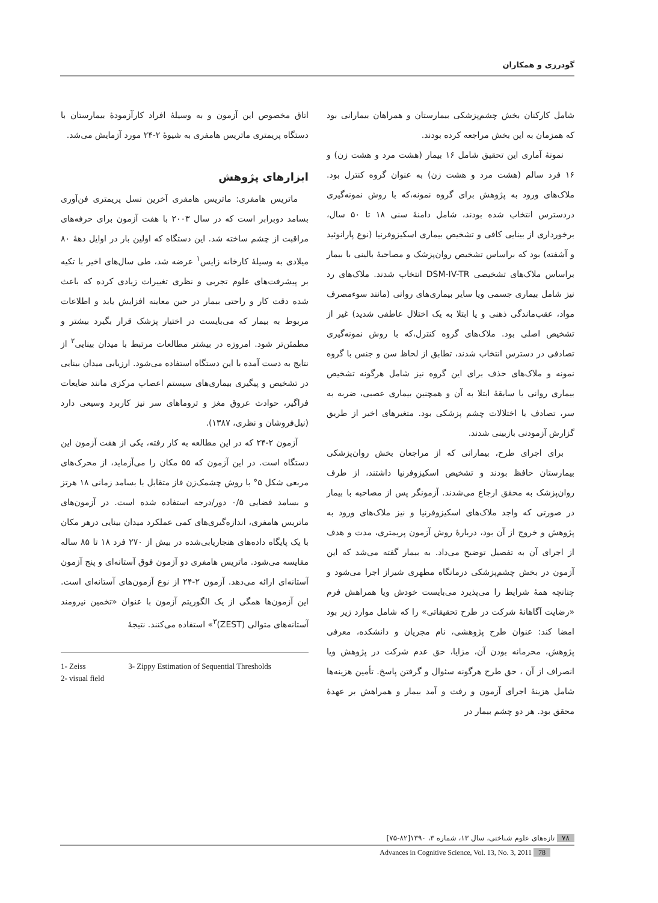گودرزی و همکاران
شامل کارکنان بخش چشم‌پزشکی بیمارستان و همراهان بیمارانی بود که همزمان به این بخش مراجعه کرده بودند.
نمونۀ آماری این تحقیق شامل ۱۶ بیمار (هشت مرد و هشت زن) و ۱۶ فرد سالم (هشت مرد و هشت زن) به عنوان گروه کنترل بود. ملاک‌های ورود به پژوهش برای گروه نمونه،که با روش نمونه‌گیری دردسترس انتخاب شده بودند، شامل دامنۀ سنی ۱۸ تا ۵۰ سال، برخورداری از بینایی کافی و تشخیص بیماری اسکیزوفرنیا (نوع پارانوئید و آشفته) بود که براساس تشخیص روان‌پزشک و مصاحبۀ بالینی با بیمار براساس ملاک‌های تشخیصی DSM-IV-TR انتخاب شدند. ملاک‌های رد نیز شامل بیماری جسمی ویا سایر بیماری‌های روانی (مانند سوءمصرف مواد، عقب‌ماندگی ذهنی و یا ابتلا به یک اختلال عاطفی شدید) غیر از تشخیص اصلی بود. ملاک‌های گروه کنترل،که با روش نمونه‌گیری تصادفی در دسترس انتخاب شدند، تطابق از لحاظ سن و جنس با گروه نمونه و ملاک‌های حذف برای این گروه نیز شامل هرگونه تشخیص بیماری روانی یا سابقۀ ابتلا به آن و همچنین بیماری عصبی، ضربه به سر، تصادف یا اختلالات چشم پزشکی بود. متغیرهای اخیر از طریق گزارش آزمودنی بازبینی شدند.
برای اجرای طرح، بیمارانی که از مراجعان بخش روان‌پزشکی بیمارستان حافظ بودند و تشخیص اسکیزوفرنیا داشتند، از طرف روان‌پزشک به محقق ارجاع می‌شدند. آزمونگر پس از مصاحبه با بیمار در صورتی که واجد ملاک‌های اسکیزوفرنیا و نیز ملاک‌های ورود به پژوهش و خروج از آن بود، دربارۀ روش آزمون پریمتری، مدت و هدف از اجرای آن به تفصیل توضیح می‌داد. به بیمار گفته می‌شد که این آزمون در بخش چشم‌پزشکی درمانگاه مطهری شیراز اجرا می‌شود و چنانچه همۀ شرایط را می‌پذیرد می‌بایست خودش ویا همراهش فرم «رضایت آگاهانۀ شرکت در طرح تحقیقاتی» را که شامل موارد زیر بود امضا کند: عنوان طرح پژوهشی، نام مجریان و دانشکده، معرفی پژوهش، محرمانه بودن آن، مزایا، حق عدم شرکت در پژوهش ویا انصراف از آن ، حق طرح هرگونه سئوال و گرفتن پاسخ. تأمین هزینه‌ها شامل هزینۀ اجرای آزمون و رفت و آمد بیمار و همراهش بر عهدۀ محقق بود. هر دو چشم بیمار در
اتاق مخصوص این آزمون و به وسیلۀ افراد کارآزمودۀ بیمارستان با دستگاه پریمتری ماتریس هامفری به شیوۀ ۲-۲۴ مورد آزمایش می‌شد.
ابزارهای پژوهش
ماتریس هامفری: ماتریس هامفری آخرین نسل پریمتری فن‌آوری بسامد دوبرابر است که در سال ۲۰۰۳ با هفت آزمون برای حرفه‌های مراقبت از چشم ساخته شد. این دستگاه که اولین بار در اوایل دهۀ ۸۰ میلادی به وسیلۀ کارخانه زایس<sup>۱</sup> عرضه شد، طی سال‌های اخیر با تکیه بر پیشرفت‌های علوم تجربی و نظری تغییرات زیادی کرده که باعث شده دقت کار و راحتی بیمار در حین معاینه افزایش یابد و اطلاعات مربوط به بیمار که می‌بایست در اختیار پزشک قرار بگیرد بیشتر و مطمئن‌تر شود. امروزه در بیشتر مطالعات مرتبط با میدان بینایی<sup>۲</sup> از نتایج به دست آمده با این دستگاه استفاده می‌شود. ارزیابی میدان بینایی در تشخیص و پیگیری بیماری‌های سیستم اعصاب مرکزی مانند ضایعات فراگیر، حوادث عروق مغز و تروماهای سر نیز کاربرد وسیعی دارد (نیل‌فروشان و نظری، ۱۳۸۷).
آزمون ۲-۲۴ که در این مطالعه به کار رفته، یکی از هفت آزمون این دستگاه است. در این آزمون که ۵۵ مکان را می‌آزماید، از محرک‌های مربعی شکل ۵° با روش چشمک‌زن فاز متقابل با بسامد زمانی ۱۸ هرتز و بسامد فضایی ۰/۵ دور/درجه استفاده شده است. در آزمون‌های ماتریس هامفری، اندازه‌گیری‌های کمی عملکرد میدان بینایی درهر مکان با یک پایگاه داده‌های هنجاریابی‌شده در بیش از ۲۷۰ فرد ۱۸ تا ۸۵ ساله مقایسه می‌شود. ماتریس هامفری دو آزمون فوق آستانه‌ای و پنج آزمون آستانه‌ای ارائه می‌دهد. آزمون ۲-۲۴ از نوع آزمون‌های آستانه‌ای است. این آزمون‌ها همگی از یک الگوریتم آزمون با عنوان «تخمین نیرومند آستانه‌های متوالی (ZEST)<sup>۳</sup>» استفاده می‌کنند. نتیجۀ
1- Zeiss
2- visual field
3- Zippy Estimation of Sequential Thresholds
۷۸ تازه‌های علوم شناختی، سال ۱۳، شماره ۳، ۱۳۹۰[۸۲-۷۵]
Advances in Cognitive Science, Vol. 13, No. 3, 2011 78